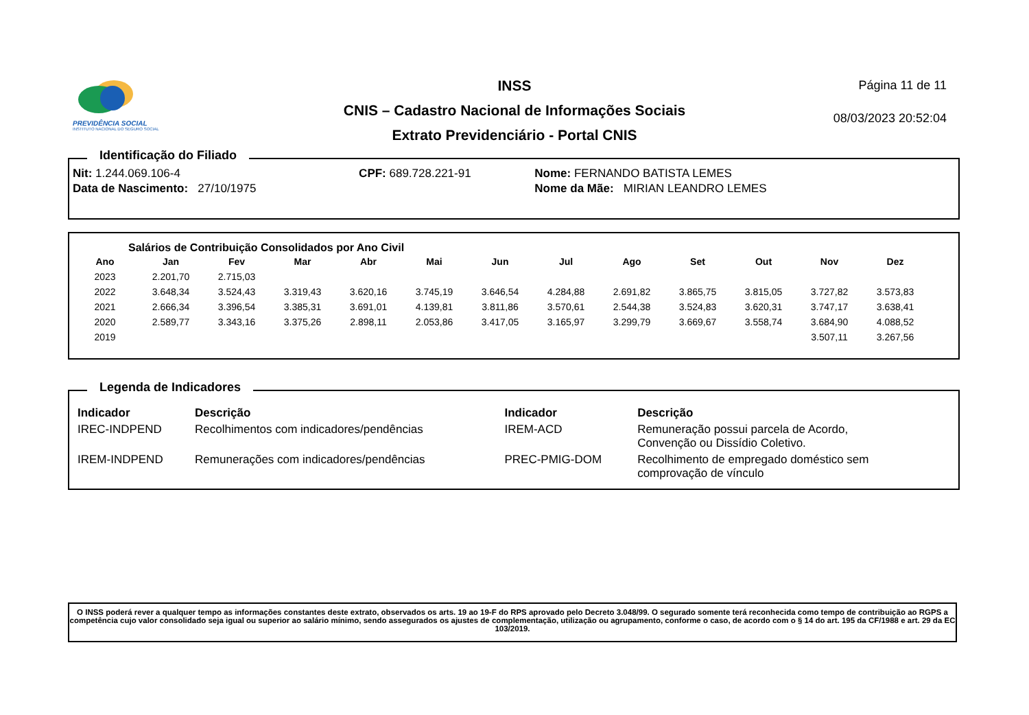PREVIDÊNCIA SOCIAL
INSTITUTO NACIONAL DO SEGURO SOCIAL
INSS
CNIS – Cadastro Nacional de Informações Sociais
Extrato Previdenciário - Portal CNIS
Página 11 de 11
08/03/2023 20:52:04
Identificação do Filiado
| Nit: 1.244.069.106-4 | CPF: 689.728.221-91 | Nome: FERNANDO BATISTA LEMES |
| Data de Nascimento: 27/10/1975 | | Nome da Mãe: MIRIAN LEANDRO LEMES |
Salários de Contribuição Consolidados por Ano Civil
| Ano | Jan | Fev | Mar | Abr | Mai | Jun | Jul | Ago | Set | Out | Nov | Dez |
| --- | --- | --- | --- | --- | --- | --- | --- | --- | --- | --- | --- | --- |
| 2023 | 2.201,70 | 2.715,03 | | | | | | | | | | |
| 2022 | 3.648,34 | 3.524,43 | 3.319,43 | 3.620,16 | 3.745,19 | 3.646,54 | 4.284,88 | 2.691,82 | 3.865,75 | 3.815,05 | 3.727,82 | 3.573,83 |
| 2021 | 2.666,34 | 3.396,54 | 3.385,31 | 3.691,01 | 4.139,81 | 3.811,86 | 3.570,61 | 2.544,38 | 3.524,83 | 3.620,31 | 3.747,17 | 3.638,41 |
| 2020 | 2.589,77 | 3.343,16 | 3.375,26 | 2.898,11 | 2.053,86 | 3.417,05 | 3.165,97 | 3.299,79 | 3.669,67 | 3.558,74 | 3.684,90 | 4.088,52 |
| 2019 | | | | | | | | | | | 3.507,11 | 3.267,56 |
Legenda de Indicadores
| Indicador | Descrição | Indicador | Descrição |
| --- | --- | --- | --- |
| IREC-INDPEND | Recolhimentos com indicadores/pendências | IREM-ACD | Remuneração possui parcela de Acordo, Convenção ou Dissídio Coletivo. |
| IREM-INDPEND | Remunerações com indicadores/pendências | PREC-PMIG-DOM | Recolhimento de empregado doméstico sem comprovação de vínculo |
O INSS poderá rever a qualquer tempo as informações constantes deste extrato, observados os arts. 19 ao 19-F do RPS aprovado pelo Decreto 3.048/99. O segurado somente terá reconhecida como tempo de contribuição ao RGPS a competência cujo valor consolidado seja igual ou superior ao salário mínimo, sendo assegurados os ajustes de complementação, utilização ou agrupamento, conforme o caso, de acordo com o § 14 do art. 195 da CF/1988 e art. 29 da EC 103/2019.